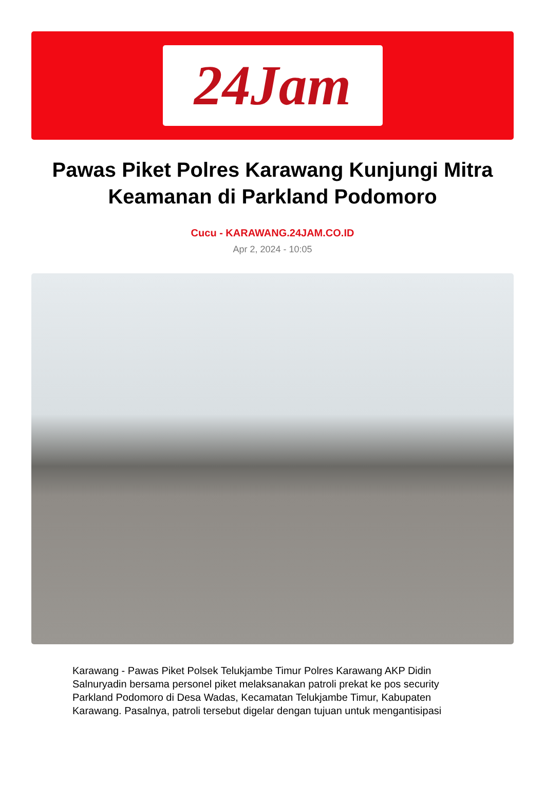24Jam
Pawas Piket Polres Karawang Kunjungi Mitra Keamanan di Parkland Podomoro
Cucu - KARAWANG.24JAM.CO.ID
Apr 2, 2024 - 10:05
Karawang - Pawas Piket Polsek Telukjambe Timur Polres Karawang AKP Didin Salnuryadin bersama personel piket melaksanakan patroli prekat ke pos security Parkland Podomoro di Desa Wadas, Kecamatan Telukjambe Timur, Kabupaten Karawang. Pasalnya, patroli tersebut digelar dengan tujuan untuk mengantisipasi